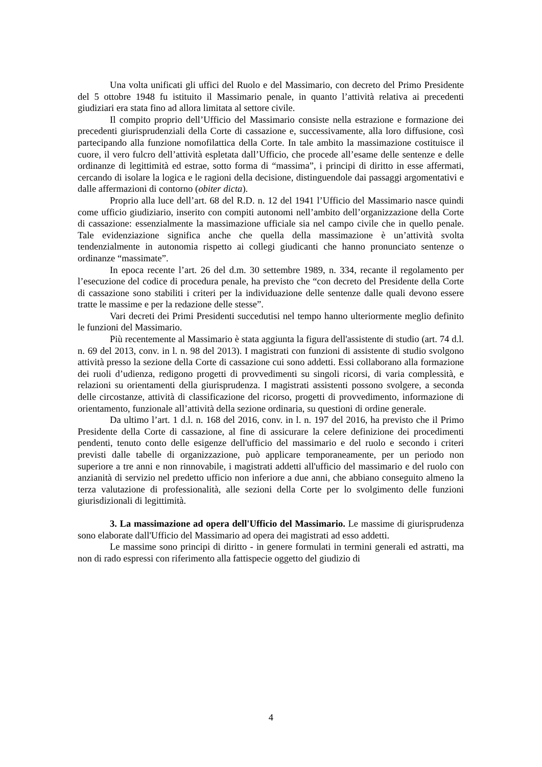Una volta unificati gli uffici del Ruolo e del Massimario, con decreto del Primo Presidente del 5 ottobre 1948 fu istituito il Massimario penale, in quanto l’attività relativa ai precedenti giudiziari era stata fino ad allora limitata al settore civile.
Il compito proprio dell’Ufficio del Massimario consiste nella estrazione e formazione dei precedenti giurisprudenziali della Corte di cassazione e, successivamente, alla loro diffusione, così partecipando alla funzione nomofilattica della Corte. In tale ambito la massimazione costituisce il cuore, il vero fulcro dell’attività espletata dall’Ufficio, che procede all’esame delle sentenze e delle ordinanze di legittimità ed estrae, sotto forma di “massima”, i principi di diritto in esse affermati, cercando di isolare la logica e le ragioni della decisione, distinguendole dai passaggi argomentativi e dalle affermazioni di contorno (obiter dicta).
Proprio alla luce dell’art. 68 del R.D. n. 12 del 1941 l’Ufficio del Massimario nasce quindi come ufficio giudiziario, inserito con compiti autonomi nell’ambito dell’organizzazione della Corte di cassazione: essenzialmente la massimazione ufficiale sia nel campo civile che in quello penale. Tale evidenziazione significa anche che quella della massimazione è un’attività svolta tendenzialmente in autonomia rispetto ai collegi giudicanti che hanno pronunciato sentenze o ordinanze “massimate”.
In epoca recente l’art. 26 del d.m. 30 settembre 1989, n. 334, recante il regolamento per l’esecuzione del codice di procedura penale, ha previsto che “con decreto del Presidente della Corte di cassazione sono stabiliti i criteri per la individuazione delle sentenze dalle quali devono essere tratte le massime e per la redazione delle stesse”.
Vari decreti dei Primi Presidenti succedutisi nel tempo hanno ulteriormente meglio definito le funzioni del Massimario.
Più recentemente al Massimario è stata aggiunta la figura dell'assistente di studio (art. 74 d.l. n. 69 del 2013, conv. in l. n. 98 del 2013). I magistrati con funzioni di assistente di studio svolgono attività presso la sezione della Corte di cassazione cui sono addetti. Essi collaborano alla formazione dei ruoli d’udienza, redigono progetti di provvedimenti su singoli ricorsi, di varia complessità, e relazioni su orientamenti della giurisprudenza. I magistrati assistenti possono svolgere, a seconda delle circostanze, attività di classificazione del ricorso, progetti di provvedimento, informazione di orientamento, funzionale all’attività della sezione ordinaria, su questioni di ordine generale.
Da ultimo l’art. 1 d.l. n. 168 del 2016, conv. in l. n. 197 del 2016, ha previsto che il Primo Presidente della Corte di cassazione, al fine di assicurare la celere definizione dei procedimenti pendenti, tenuto conto delle esigenze dell'ufficio del massimario e del ruolo e secondo i criteri previsti dalle tabelle di organizzazione, può applicare temporaneamente, per un periodo non superiore a tre anni e non rinnovabile, i magistrati addetti all'ufficio del massimario e del ruolo con anzianità di servizio nel predetto ufficio non inferiore a due anni, che abbiano conseguito almeno la terza valutazione di professionalità, alle sezioni della Corte per lo svolgimento delle funzioni giurisdizionali di legittimità.
3. La massimazione ad opera dell'Ufficio del Massimario. Le massime di giurisprudenza sono elaborate dall'Ufficio del Massimario ad opera dei magistrati ad esso addetti.
Le massime sono principi di diritto - in genere formulati in termini generali ed astratti, ma non di rado espressi con riferimento alla fattispecie oggetto del giudizio di
4